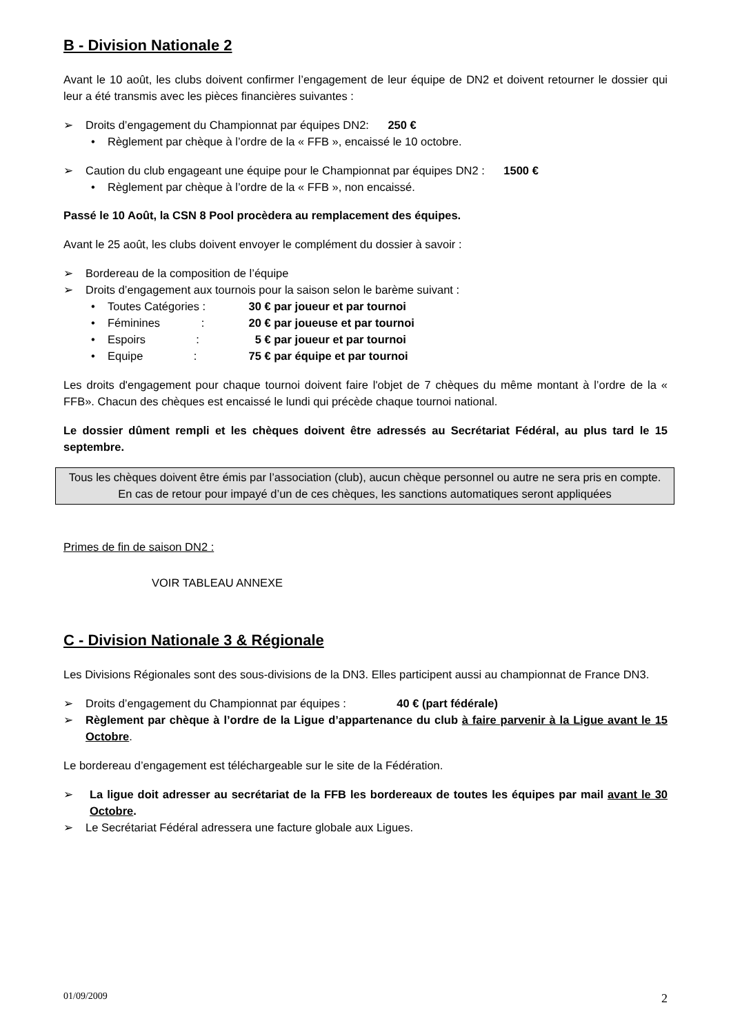B - Division Nationale 2
Avant le 10 août, les clubs doivent confirmer l’engagement de leur équipe de DN2 et doivent retourner le dossier qui leur a été transmis avec les pièces financières suivantes :
➢ Droits d’engagement du Championnat par équipes DN2: 250 €
• Règlement par chèque à l’ordre de la « FFB », encaissé le 10 octobre.
➢ Caution du club engageant une équipe pour le Championnat par équipes DN2 : 1500 €
• Règlement par chèque à l’ordre de la « FFB », non encaissé.
Passé le 10 Août, la CSN 8 Pool procèdera au remplacement des équipes.
Avant le 25 août, les clubs doivent envoyer le complément du dossier à savoir :
➢ Bordereau de la composition de l’équipe
➢ Droits d’engagement aux tournois pour la saison selon le barème suivant :
• Toutes Catégories : 30 € par joueur et par tournoi
• Féminines : 20 € par joueuse et par tournoi
• Espoirs : 5 € par joueur et par tournoi
• Equipe : 75 € par équipe et par tournoi
Les droits d'engagement pour chaque tournoi doivent faire l'objet de 7 chèques du même montant à l’ordre de la « FFB». Chacun des chèques est encaissé le lundi qui précède chaque tournoi national.
Le dossier dûment rempli et les chèques doivent être adressés au Secrétariat Fédéral, au plus tard le 15 septembre.
Tous les chèques doivent être émis par l’association (club), aucun chèque personnel ou autre ne sera pris en compte. En cas de retour pour impayé d’un de ces chèques, les sanctions automatiques seront appliquées
Primes de fin de saison DN2 :
VOIR TABLEAU ANNEXE
C - Division Nationale 3 & Régionale
Les Divisions Régionales sont des sous-divisions de la DN3. Elles participent aussi au championnat de France DN3.
➢ Droits d’engagement du Championnat par équipes : 40 € (part fédérale)
➢ Règlement par chèque à l’ordre de la Ligue d’appartenance du club à faire parvenir à la Ligue avant le 15 Octobre.
Le bordereau d’engagement est téléchargeable sur le site de la Fédération.
➢ La ligue doit adresser au secrétariat de la FFB les bordereaux de toutes les équipes par mail avant le 30 Octobre.
➢ Le Secrétariat Fédéral adressera une facture globale aux Ligues.
01/09/2009 2